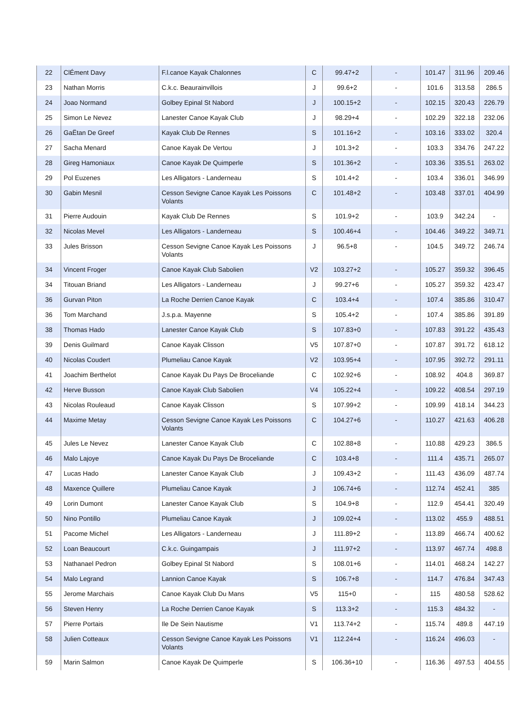| 22 | ClÉment Davy | F.l.canoe Kayak Chalonnes | C | 99.47+2 | - | 101.47 | 311.96 | 209.46 |
| 23 | Nathan Morris | C.k.c. Beaurainvillois | J | 99.6+2 | - | 101.6 | 313.58 | 286.5 |
| 24 | Joao Normand | Golbey Epinal St Nabord | J | 100.15+2 | - | 102.15 | 320.43 | 226.79 |
| 25 | Simon Le Nevez | Lanester Canoe Kayak Club | J | 98.29+4 | - | 102.29 | 322.18 | 232.06 |
| 26 | GaËtan De Greef | Kayak Club De Rennes | S | 101.16+2 | - | 103.16 | 333.02 | 320.4 |
| 27 | Sacha Menard | Canoe Kayak De Vertou | J | 101.3+2 | - | 103.3 | 334.76 | 247.22 |
| 28 | Gireg Hamoniaux | Canoe Kayak De Quimperle | S | 101.36+2 | - | 103.36 | 335.51 | 263.02 |
| 29 | Pol Euzenes | Les Alligators - Landerneau | S | 101.4+2 | - | 103.4 | 336.01 | 346.99 |
| 30 | Gabin Mesnil | Cesson Sevigne Canoe Kayak Les Poissons Volants | C | 101.48+2 | - | 103.48 | 337.01 | 404.99 |
| 31 | Pierre Audouin | Kayak Club De Rennes | S | 101.9+2 | - | 103.9 | 342.24 | - |
| 32 | Nicolas Mevel | Les Alligators - Landerneau | S | 100.46+4 | - | 104.46 | 349.22 | 349.71 |
| 33 | Jules Brisson | Cesson Sevigne Canoe Kayak Les Poissons Volants | J | 96.5+8 | - | 104.5 | 349.72 | 246.74 |
| 34 | Vincent Froger | Canoe Kayak Club Sabolien | V2 | 103.27+2 | - | 105.27 | 359.32 | 396.45 |
| 34 | Titouan Briand | Les Alligators - Landerneau | J | 99.27+6 | - | 105.27 | 359.32 | 423.47 |
| 36 | Gurvan Piton | La Roche Derrien Canoe Kayak | C | 103.4+4 | - | 107.4 | 385.86 | 310.47 |
| 36 | Tom Marchand | J.s.p.a. Mayenne | S | 105.4+2 | - | 107.4 | 385.86 | 391.89 |
| 38 | Thomas Hado | Lanester Canoe Kayak Club | S | 107.83+0 | - | 107.83 | 391.22 | 435.43 |
| 39 | Denis Guilmard | Canoe Kayak Clisson | V5 | 107.87+0 | - | 107.87 | 391.72 | 618.12 |
| 40 | Nicolas Coudert | Plumeliau Canoe Kayak | V2 | 103.95+4 | - | 107.95 | 392.72 | 291.11 |
| 41 | Joachim Berthelot | Canoe Kayak Du Pays De Broceliande | C | 102.92+6 | - | 108.92 | 404.8 | 369.87 |
| 42 | Herve Busson | Canoe Kayak Club Sabolien | V4 | 105.22+4 | - | 109.22 | 408.54 | 297.19 |
| 43 | Nicolas Rouleaud | Canoe Kayak Clisson | S | 107.99+2 | - | 109.99 | 418.14 | 344.23 |
| 44 | Maxime Metay | Cesson Sevigne Canoe Kayak Les Poissons Volants | C | 104.27+6 | - | 110.27 | 421.63 | 406.28 |
| 45 | Jules Le Nevez | Lanester Canoe Kayak Club | C | 102.88+8 | - | 110.88 | 429.23 | 386.5 |
| 46 | Malo Lajoye | Canoe Kayak Du Pays De Broceliande | C | 103.4+8 | - | 111.4 | 435.71 | 265.07 |
| 47 | Lucas Hado | Lanester Canoe Kayak Club | J | 109.43+2 | - | 111.43 | 436.09 | 487.74 |
| 48 | Maxence Quillere | Plumeliau Canoe Kayak | J | 106.74+6 | - | 112.74 | 452.41 | 385 |
| 49 | Lorin Dumont | Lanester Canoe Kayak Club | S | 104.9+8 | - | 112.9 | 454.41 | 320.49 |
| 50 | Nino Pontillo | Plumeliau Canoe Kayak | J | 109.02+4 | - | 113.02 | 455.9 | 488.51 |
| 51 | Pacome Michel | Les Alligators - Landerneau | J | 111.89+2 | - | 113.89 | 466.74 | 400.62 |
| 52 | Loan Beaucourt | C.k.c. Guingampais | J | 111.97+2 | - | 113.97 | 467.74 | 498.8 |
| 53 | Nathanael Pedron | Golbey Epinal St Nabord | S | 108.01+6 | - | 114.01 | 468.24 | 142.27 |
| 54 | Malo Legrand | Lannion Canoe Kayak | S | 106.7+8 | - | 114.7 | 476.84 | 347.43 |
| 55 | Jerome Marchais | Canoe Kayak Club Du Mans | V5 | 115+0 | - | 115 | 480.58 | 528.62 |
| 56 | Steven Henry | La Roche Derrien Canoe Kayak | S | 113.3+2 | - | 115.3 | 484.32 | - |
| 57 | Pierre Portais | Ile De Sein Nautisme | V1 | 113.74+2 | - | 115.74 | 489.8 | 447.19 |
| 58 | Julien Cotteaux | Cesson Sevigne Canoe Kayak Les Poissons Volants | V1 | 112.24+4 | - | 116.24 | 496.03 | - |
| 59 | Marin Salmon | Canoe Kayak De Quimperle | S | 106.36+10 | - | 116.36 | 497.53 | 404.55 |